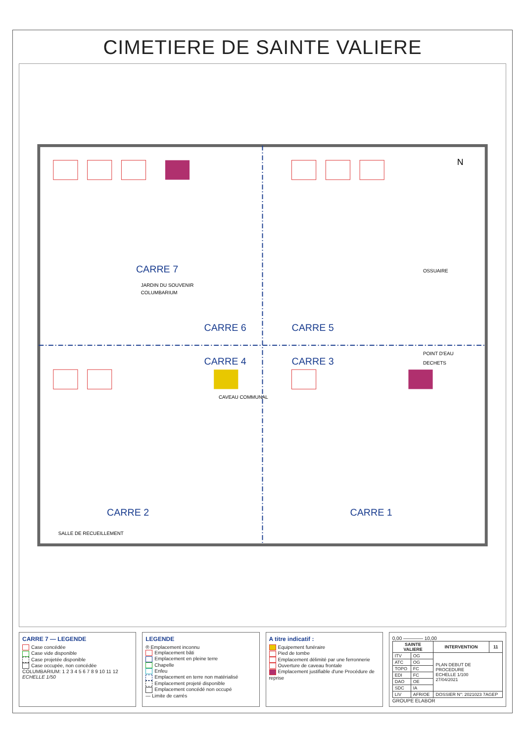CIMETIERE DE SAINTE VALIERE
CARRE 7
CARRE 6
CARRE 5
CARRE 4
CARRE 3
CARRE 2
CARRE 1
CAVEAU COMMUNAL
OSSUAIRE
POINT D'EAU
DECHETS
SALLE DE RECUEILLEMENT
JARDIN DU SOUVENIR
COLUMBARIUM
N
CARRE 7 — LEGENDE
Case concédée
Case vide disponible
Case projetée disponible
Case occupée, non concédée
COLUMBARIUM: 1 2 3 4 5 6 7 8 9 10 11 12
ECHELLE 1/50
LEGENDE
® Emplacement inconnu
Emplacement bâti
Emplacement en pleine terre
Chapelle
Enfeu
Emplacement en terre non matérialisé
Emplacement projeté disponible
Emplacement concédé non occupé
— Limite de carrés
A titre indicatif :
Equipement funéraire
Pied de tombe
Emplacement délimité par une ferronnerie
Ouverture de caveau frontale
Emplacement justifiable d'une Procédure de reprise
0,00 ———— 10,00
| SAINTE VALIERE | | INTERVENTION | 11 |
| --- | --- | --- | --- |
| ITV | OG | PLAN DEBUT DE PROCEDURE ECHELLE 1/100 27/04/2021 | |
| ATC | OG | | |
| TOPO | FC | | |
| EDI | FC | | |
| DAO | OE | | |
| SDC | IA | | |
| LIV | AFR/OE | DOSSIER N°: 2021023 7AGEP | |
GROUPE ELABOR